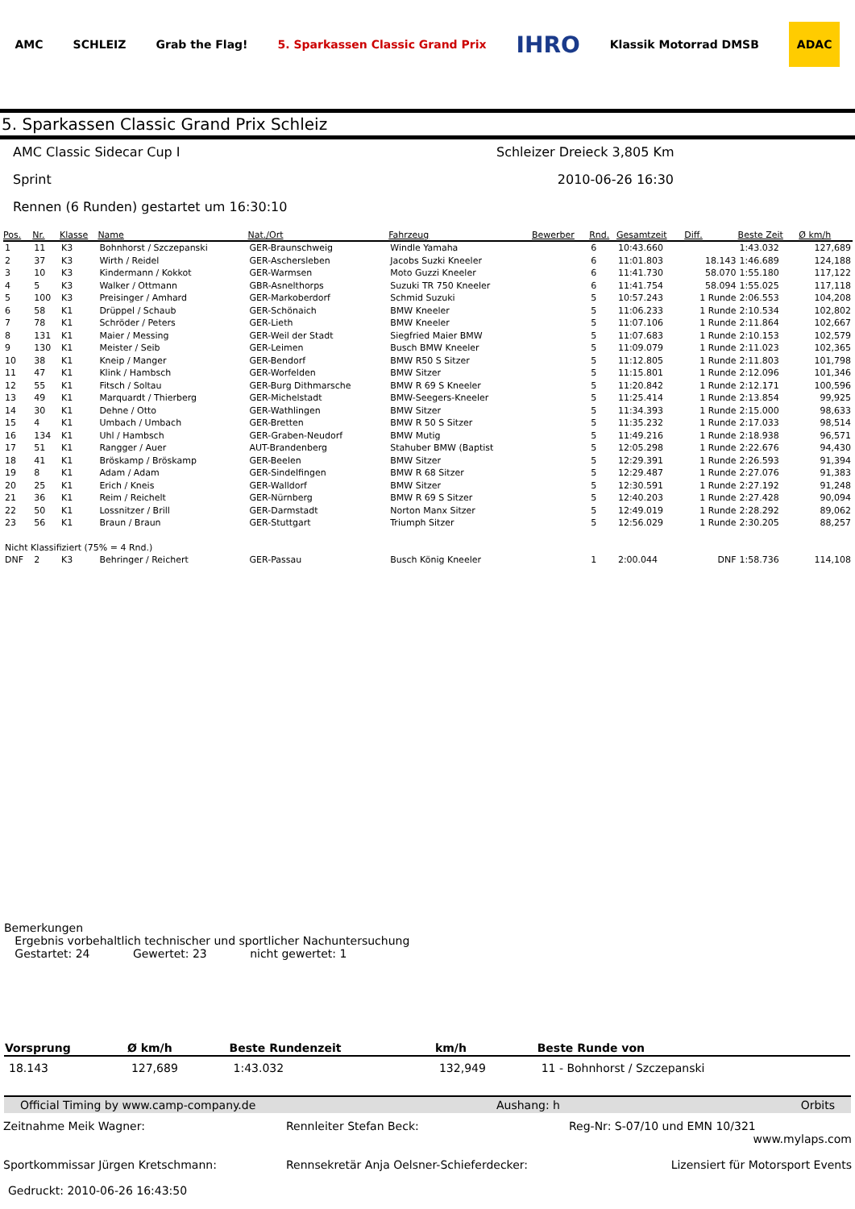AMC SCHLEIZ Grab the Flag! 5. Sparkassen Classic Grand Prix IHRO Klassik Motorrad DMSB ADAC
5. Sparkassen Classic Grand Prix Schleiz
AMC Classic Sidecar Cup I Schleizer Dreieck 3,805 Km
Sprint 2010-06-26 16:30
Rennen (6 Runden) gestartet um 16:30:10
| Pos. | Nr. | Klasse | Name | Nat./Ort | Fahrzeug | Bewerber | Rnd. | Gesamtzeit | Diff. | Beste Zeit | Ø km/h |
| --- | --- | --- | --- | --- | --- | --- | --- | --- | --- | --- | --- |
| 1 | 11 | K3 | Bohnhorst / Szczepanski | GER-Braunschweig | Windle Yamaha | | 6 | 10:43.660 | | 1:43.032 | 127,689 |
| 2 | 37 | K3 | Wirth / Reidel | GER-Aschersleben | Jacobs Suzki Kneeler | | 6 | 11:01.803 | 18.143 | 1:46.689 | 124,188 |
| 3 | 10 | K3 | Kindermann / Kokkot | GER-Warmsen | Moto Guzzi Kneeler | | 6 | 11:41.730 | 58.070 | 1:55.180 | 117,122 |
| 4 | 5 | K3 | Walker / Ottmann | GBR-Asnelthorps | Suzuki TR 750 Kneeler | | 6 | 11:41.754 | 58.094 | 1:55.025 | 117,118 |
| 5 | 100 | K3 | Preisinger / Amhard | GER-Markoberdorf | Schmid Suzuki | | 5 | 10:57.243 | 1 Runde | 2:06.553 | 104,208 |
| 6 | 58 | K1 | Drüppel / Schaub | GER-Schönaich | BMW Kneeler | | 5 | 11:06.233 | 1 Runde | 2:10.534 | 102,802 |
| 7 | 78 | K1 | Schröder / Peters | GER-Lieth | BMW Kneeler | | 5 | 11:07.106 | 1 Runde | 2:11.864 | 102,667 |
| 8 | 131 | K1 | Maier / Messing | GER-Weil der Stadt | Siegfried Maier BMW | | 5 | 11:07.683 | 1 Runde | 2:10.153 | 102,579 |
| 9 | 130 | K1 | Meister / Seib | GER-Leimen | Busch BMW Kneeler | | 5 | 11:09.079 | 1 Runde | 2:11.023 | 102,365 |
| 10 | 38 | K1 | Kneip / Manger | GER-Bendorf | BMW R50 S Sitzer | | 5 | 11:12.805 | 1 Runde | 2:11.803 | 101,798 |
| 11 | 47 | K1 | Klink / Hambsch | GER-Worfelden | BMW Sitzer | | 5 | 11:15.801 | 1 Runde | 2:12.096 | 101,346 |
| 12 | 55 | K1 | Fitsch / Soltau | GER-Burg Dithmarsche | BMW R 69 S Kneeler | | 5 | 11:20.842 | 1 Runde | 2:12.171 | 100,596 |
| 13 | 49 | K1 | Marquardt / Thierberg | GER-Michelstadt | BMW-Seegers-Kneeler | | 5 | 11:25.414 | 1 Runde | 2:13.854 | 99,925 |
| 14 | 30 | K1 | Dehne / Otto | GER-Wathlingen | BMW Sitzer | | 5 | 11:34.393 | 1 Runde | 2:15.000 | 98,633 |
| 15 | 4 | K1 | Umbach / Umbach | GER-Bretten | BMW R 50 S Sitzer | | 5 | 11:35.232 | 1 Runde | 2:17.033 | 98,514 |
| 16 | 134 | K1 | Uhl / Hambsch | GER-Graben-Neudorf | BMW Mutig | | 5 | 11:49.216 | 1 Runde | 2:18.938 | 96,571 |
| 17 | 51 | K1 | Rangger / Auer | AUT-Brandenberg | Stahuber BMW (Baptist | | 5 | 12:05.298 | 1 Runde | 2:22.676 | 94,430 |
| 18 | 41 | K1 | Bröskamp / Bröskamp | GER-Beelen | BMW Sitzer | | 5 | 12:29.391 | 1 Runde | 2:26.593 | 91,394 |
| 19 | 8 | K1 | Adam / Adam | GER-Sindelfingen | BMW R 68 Sitzer | | 5 | 12:29.487 | 1 Runde | 2:27.076 | 91,383 |
| 20 | 25 | K1 | Erich / Kneis | GER-Walldorf | BMW Sitzer | | 5 | 12:30.591 | 1 Runde | 2:27.192 | 91,248 |
| 21 | 36 | K1 | Reim / Reichelt | GER-Nürnberg | BMW R 69 S Sitzer | | 5 | 12:40.203 | 1 Runde | 2:27.428 | 90,094 |
| 22 | 50 | K1 | Lossnitzer / Brill | GER-Darmstadt | Norton Manx Sitzer | | 5 | 12:49.019 | 1 Runde | 2:28.292 | 89,062 |
| 23 | 56 | K1 | Braun / Braun | GER-Stuttgart | Triumph Sitzer | | 5 | 12:56.029 | 1 Runde | 2:30.205 | 88,257 |
| Nicht Klassifiziert (75% = 4 Rnd.) | | | | | | | | | | | |
| DNF | 2 | K3 | Behringer / Reichert | GER-Passau | Busch König Kneeler | | 1 | 2:00.044 | DNF | 1:58.736 | 114,108 |
Bemerkungen
Ergebnis vorbehaltlich technischer und sportlicher Nachuntersuchung
Gestartet: 24 Gewertet: 23 nicht gewertet: 1
| Vorsprung | Ø km/h | Beste Rundenzeit | km/h | Beste Runde von |
| --- | --- | --- | --- | --- |
| 18.143 | 127,689 | 1:43.032 | 132,949 | 11 - Bohnhorst / Szczepanski |
Official Timing by www.camp-company.de Aushang: h Orbits
Zeitnahme Meik Wagner: Rennleiter Stefan Beck: Reg-Nr: S-07/10 und EMN 10/321
www.mylaps.com
Sportkommissar Jürgen Kretschmann:
Rennsekretär Anja Oelsner-Schieferdecker:
Lizensiert für Motorsport Events
Gedruckt: 2010-06-26 16:43:50